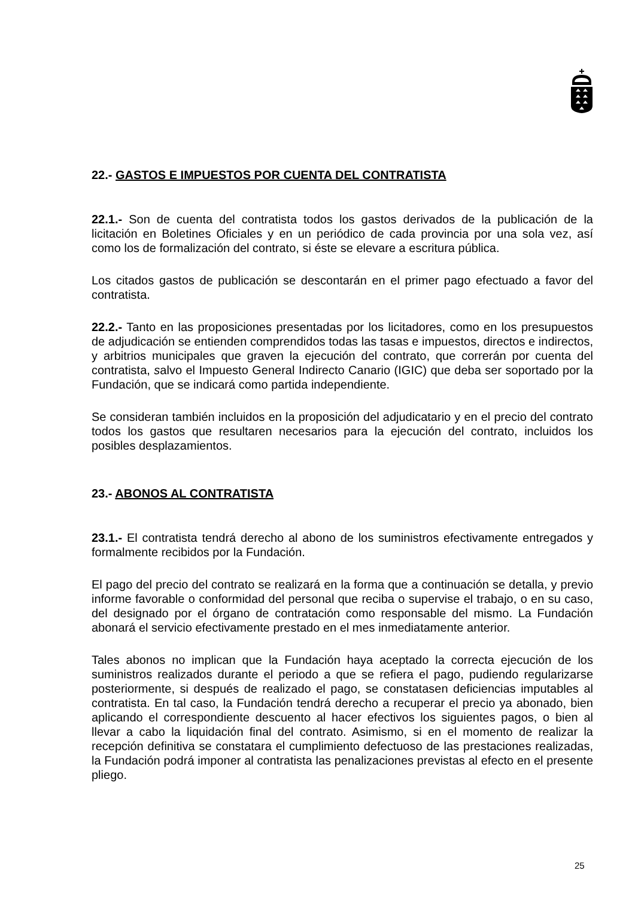22.- GASTOS E IMPUESTOS POR CUENTA DEL CONTRATISTA
22.1.- Son de cuenta del contratista todos los gastos derivados de la publicación de la licitación en Boletines Oficiales y en un periódico de cada provincia por una sola vez, así como los de formalización del contrato, si éste se elevare a escritura pública.
Los citados gastos de publicación se descontarán en el primer pago efectuado a favor del contratista.
22.2.- Tanto en las proposiciones presentadas por los licitadores, como en los presupuestos de adjudicación se entienden comprendidos todas las tasas e impuestos, directos e indirectos, y arbitrios municipales que graven la ejecución del contrato, que correrán por cuenta del contratista, salvo el Impuesto General Indirecto Canario (IGIC) que deba ser soportado por la Fundación, que se indicará como partida independiente.
Se consideran también incluidos en la proposición del adjudicatario y en el precio del contrato todos los gastos que resultaren necesarios para la ejecución del contrato, incluidos los posibles desplazamientos.
23.- ABONOS AL CONTRATISTA
23.1.- El contratista tendrá derecho al abono de los suministros efectivamente entregados y formalmente recibidos por la Fundación.
El pago del precio del contrato se realizará en la forma que a continuación se detalla, y previo informe favorable o conformidad del personal que reciba o supervise el trabajo, o en su caso, del designado por el órgano de contratación como responsable del mismo. La Fundación abonará el servicio efectivamente prestado en el mes inmediatamente anterior.
Tales abonos no implican que la Fundación haya aceptado la correcta ejecución de los suministros realizados durante el periodo a que se refiera el pago, pudiendo regularizarse posteriormente, si después de realizado el pago, se constatasen deficiencias imputables al contratista. En tal caso, la Fundación tendrá derecho a recuperar el precio ya abonado, bien aplicando el correspondiente descuento al hacer efectivos los siguientes pagos, o bien al llevar a cabo la liquidación final del contrato. Asimismo, si en el momento de realizar la recepción definitiva se constatara el cumplimiento defectuoso de las prestaciones realizadas, la Fundación podrá imponer al contratista las penalizaciones previstas al efecto en el presente pliego.
25